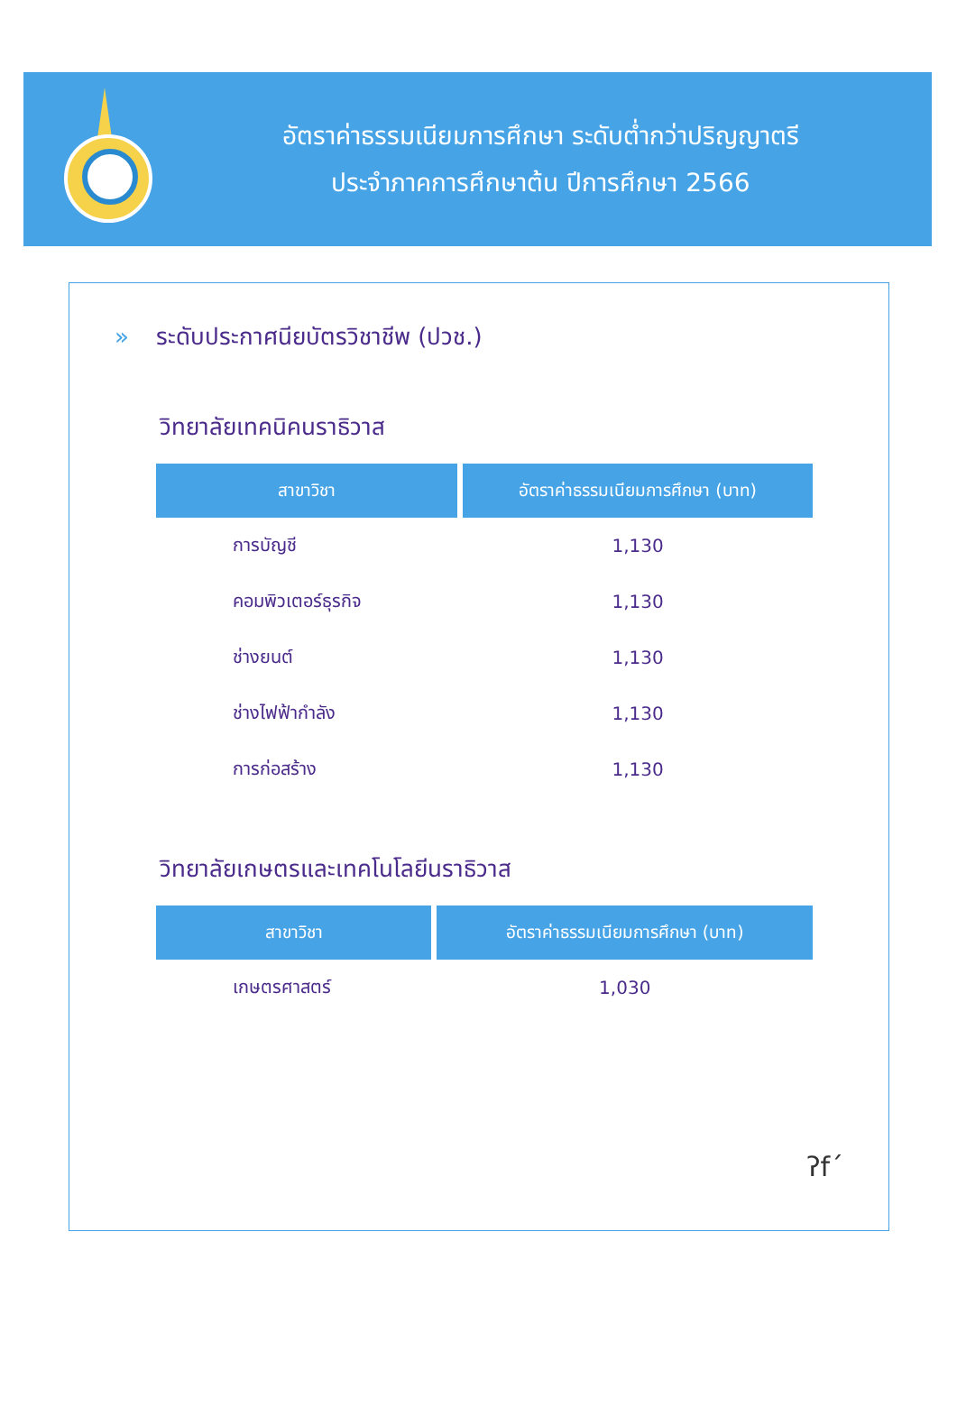อัตราค่าธรรมเนียมการศึกษา ระดับต่ำกว่าปริญญาตรี
ประจำภาคการศึกษาต้น ปีการศึกษา 2566
» ระดับประกาศนียบัตรวิชาชีพ (ปวช.)
วิทยาลัยเทคนิคนราธิวาส
| สาขาวิชา | อัตราค่าธรรมเนียมการศึกษา (บาท) |
| --- | --- |
| การบัญชี | 1,130 |
| คอมพิวเตอร์ธุรกิจ | 1,130 |
| ช่างยนต์ | 1,130 |
| ช่างไฟฟ้ากำลัง | 1,130 |
| การก่อสร้าง | 1,130 |
วิทยาลัยเกษตรและเทคโนโลยีนราธิวาส
| สาขาวิชา | อัตราค่าธรรมเนียมการศึกษา (บาท) |
| --- | --- |
| เกษตรศาสตร์ | 1,030 |
ʔf´